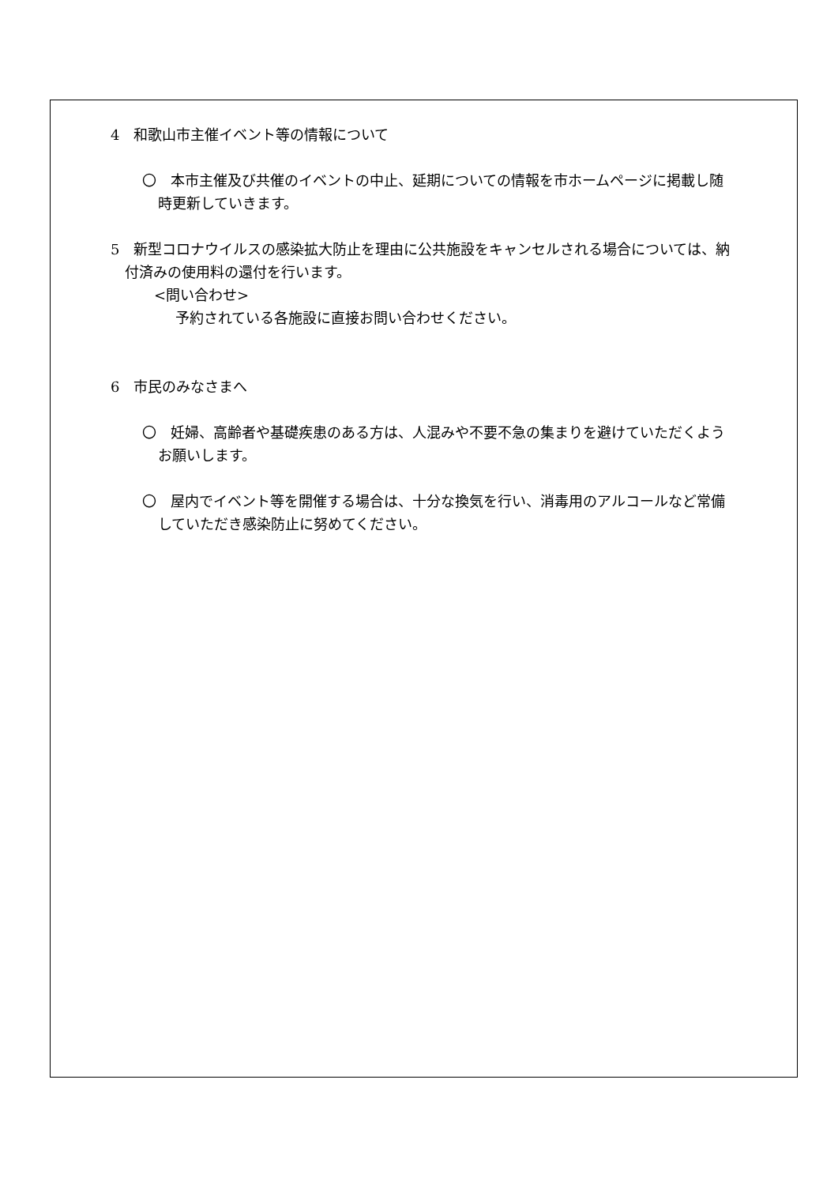4　和歌山市主催イベント等の情報について
〇　本市主催及び共催のイベントの中止、延期についての情報を市ホームページに掲載し随時更新していきます。
5　新型コロナウイルスの感染拡大防止を理由に公共施設をキャンセルされる場合については、納付済みの使用料の還付を行います。
<問い合わせ>
予約されている各施設に直接お問い合わせください。
6　市民のみなさまへ
〇　妊婦、高齢者や基礎疾患のある方は、人混みや不要不急の集まりを避けていただくようお願いします。
〇　屋内でイベント等を開催する場合は、十分な換気を行い、消毒用のアルコールなど常備していただき感染防止に努めてください。